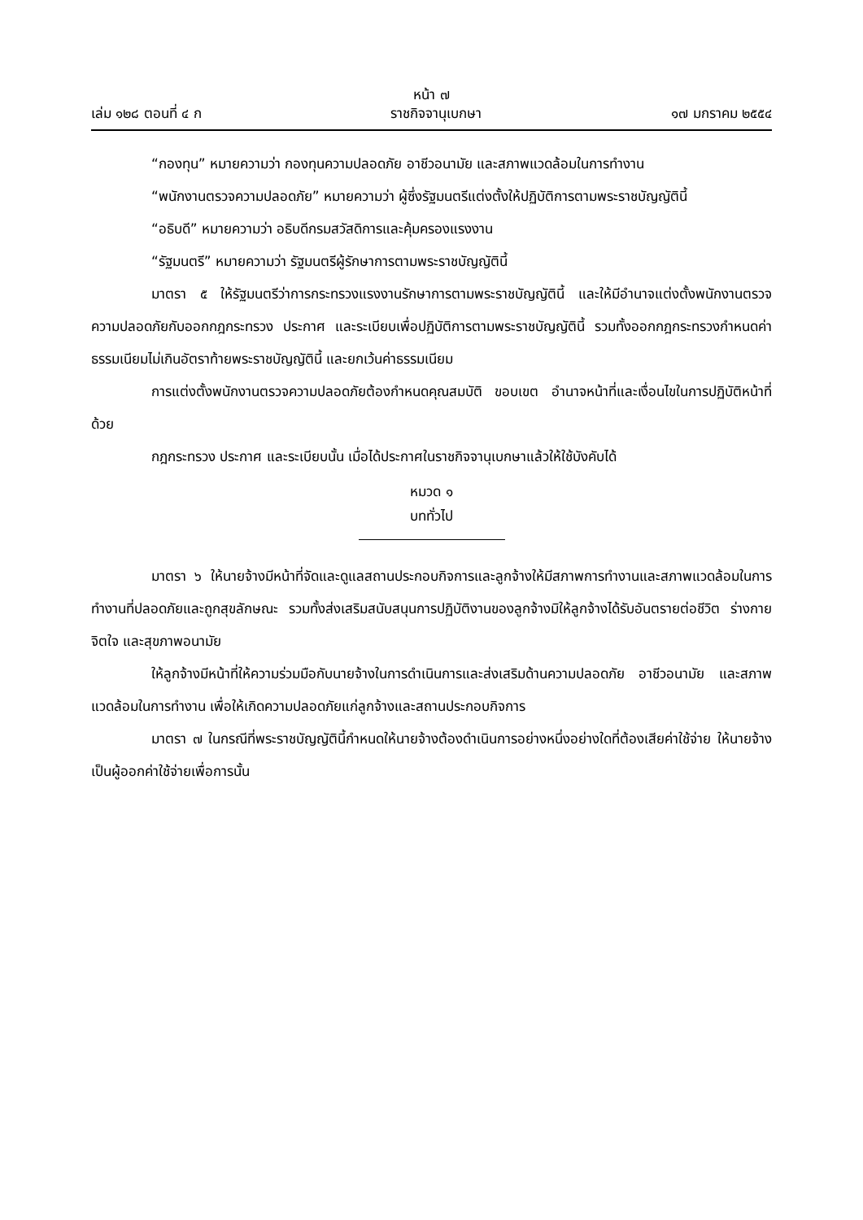หน้า ๗
เล่ม ๑๒๘ ตอนที่ ๔ ก ราชกิจจานุเบกษา ๑๗ มกราคม ๒๕๕๔
“กองทุน” หมายความว่า กองทุนความปลอดภัย อาชีวอนามัย และสภาพแวดล้อมในการทำงาน
“พนักงานตรวจความปลอดภัย” หมายความว่า ผู้ซึ่งรัฐมนตรีแต่งตั้งให้ปฏิบัติการตามพระราชบัญญัตินี้
“อธิบดี” หมายความว่า อธิบดีกรมสวัสดิการและคุ้มครองแรงงาน
“รัฐมนตรี” หมายความว่า รัฐมนตรีผู้รักษาการตามพระราชบัญญัตินี้
มาตรา ๕ ให้รัฐมนตรีว่าการกระทรวงแรงงานรักษาการตามพระราชบัญญัตินี้ และให้มีอำนาจแต่งตั้งพนักงานตรวจความปลอดภัยกับออกกฎกระทรวง ประกาศ และระเบียบเพื่อปฏิบัติการตามพระราชบัญญัตินี้ รวมทั้งออกกฎกระทรวงกำหนดค่าธรรมเนียมไม่เกินอัตราท้ายพระราชบัญญัตินี้ และยกเว้นค่าธรรมเนียม
การแต่งตั้งพนักงานตรวจความปลอดภัยต้องกำหนดคุณสมบัติ ขอบเขต อำนาจหน้าที่และเงื่อนไขในการปฏิบัติหน้าที่ด้วย
กฎกระทรวง ประกาศ และระเบียบนั้น เมื่อได้ประกาศในราชกิจจานุเบกษาแล้วให้ใช้บังคับได้
หมวด ๑
บททั่วไป
มาตรา ๖ ให้นายจ้างมีหน้าที่จัดและดูแลสถานประกอบกิจการและลูกจ้างให้มีสภาพการทำงานและสภาพแวดล้อมในการทำงานที่ปลอดภัยและถูกสุขลักษณะ รวมทั้งส่งเสริมสนับสนุนการปฏิบัติงานของลูกจ้างมิให้ลูกจ้างได้รับอันตรายต่อชีวิต ร่างกาย จิตใจ และสุขภาพอนามัย
ให้ลูกจ้างมีหน้าที่ให้ความร่วมมือกับนายจ้างในการดำเนินการและส่งเสริมด้านความปลอดภัย อาชีวอนามัย และสภาพแวดล้อมในการทำงาน เพื่อให้เกิดความปลอดภัยแก่ลูกจ้างและสถานประกอบกิจการ
มาตรา ๗ ในกรณีที่พระราชบัญญัตินี้กำหนดให้นายจ้างต้องดำเนินการอย่างหนึ่งอย่างใดที่ต้องเสียค่าใช้จ่าย ให้นายจ้างเป็นผู้ออกค่าใช้จ่ายเพื่อการนั้น